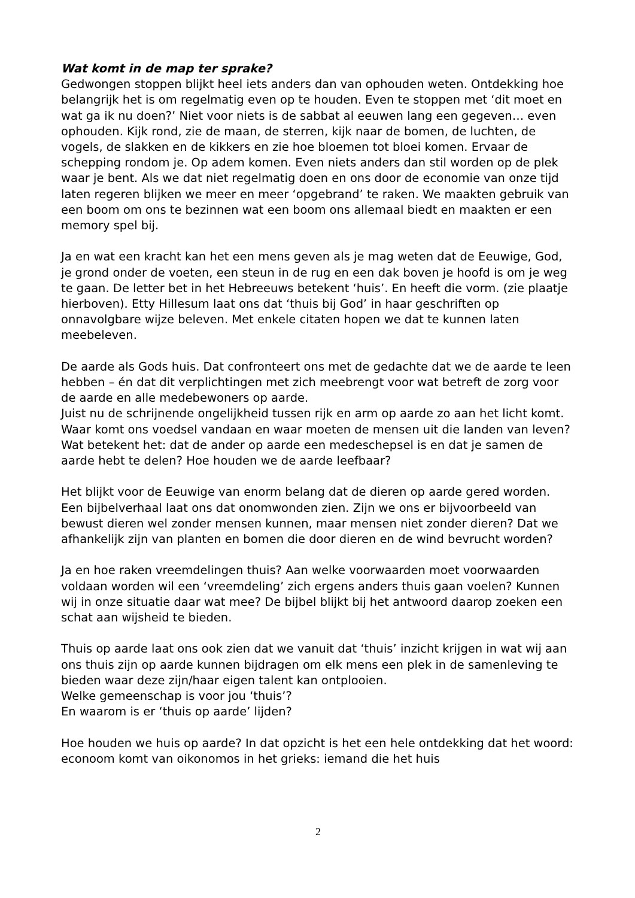Wat komt in de map ter sprake?
Gedwongen stoppen blijkt heel iets anders dan van ophouden weten. Ontdekking hoe belangrijk het is om regelmatig even op te houden. Even te stoppen met ‘dit moet en wat ga ik nu doen?’ Niet voor niets is de sabbat al eeuwen lang een gegeven… even ophouden. Kijk rond, zie de maan, de sterren, kijk naar de bomen, de luchten, de vogels, de slakken en de kikkers en zie hoe bloemen tot bloei komen. Ervaar de schepping rondom je. Op adem komen. Even niets anders dan stil worden op de plek waar je bent. Als we dat niet regelmatig doen en ons door de economie van onze tijd laten regeren blijken we meer en meer ‘opgebrand’ te raken. We maakten gebruik van een boom om ons te bezinnen wat een boom ons allemaal biedt en maakten er een memory spel bij.
Ja en wat een kracht kan het een mens geven als je mag weten dat de Eeuwige, God, je grond onder de voeten, een steun in de rug en een dak boven je hoofd is om je weg te gaan. De letter bet in het Hebreeuws betekent ‘huis’. En heeft die vorm. (zie plaatje hierboven). Etty Hillesum laat ons dat ‘thuis bij God’ in haar geschriften op onnavolgbare wijze beleven. Met enkele citaten hopen we dat te kunnen laten meebeleven.
De aarde als Gods huis. Dat confronteert ons met de gedachte dat we de aarde te leen hebben – én dat dit verplichtingen met zich meebrengt voor wat betreft de zorg voor de aarde en alle medebewoners op aarde.
Juist nu de schrijnende ongelijkheid tussen rijk en arm op aarde zo aan het licht komt. Waar komt ons voedsel vandaan en waar moeten de mensen uit die landen van leven? Wat betekent het: dat de ander op aarde een medeschepsel is en dat je samen de aarde hebt te delen? Hoe houden we de aarde leefbaar?
Het blijkt voor de Eeuwige van enorm belang dat de dieren op aarde gered worden. Een bijbelverhaal laat ons dat onomwonden zien. Zijn we ons er bijvoorbeeld van bewust dieren wel zonder mensen kunnen, maar mensen niet zonder dieren? Dat we afhankelijk zijn van planten en bomen die door dieren en de wind bevrucht worden?
Ja en hoe raken vreemdelingen thuis? Aan welke voorwaarden moet voorwaarden voldaan worden wil een ‘vreemdeling’ zich ergens anders thuis gaan voelen? Kunnen wij in onze situatie daar wat mee? De bijbel blijkt bij het antwoord daarop zoeken een schat aan wijsheid te bieden.
Thuis op aarde laat ons ook zien dat we vanuit dat ‘thuis’ inzicht krijgen in wat wij aan ons thuis zijn op aarde kunnen bijdragen om elk mens een plek in de samenleving te bieden waar deze zijn/haar eigen talent kan ontplooien.
Welke gemeenschap is voor jou ‘thuis’?
En waarom is er ‘thuis op aarde’ lijden?
Hoe houden we huis op aarde? In dat opzicht is het een hele ontdekking dat het woord: econoom komt van oikonomos in het grieks: iemand die het huis
2